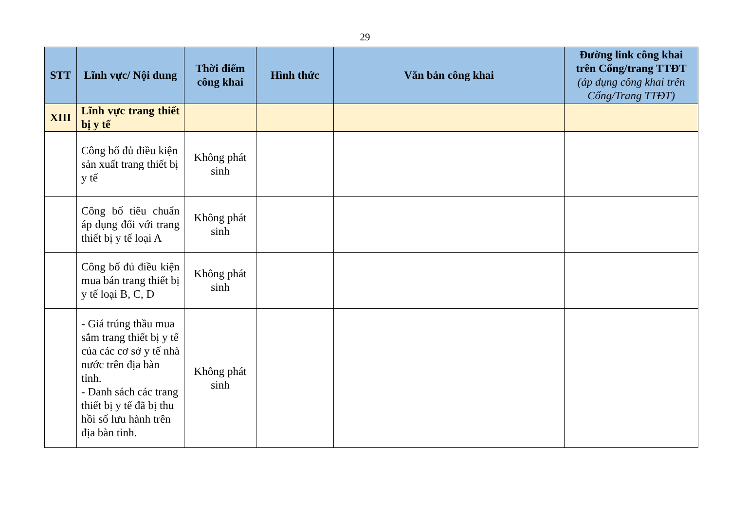29
| STT | Lĩnh vực/ Nội dung | Thời điểm công khai | Hình thức | Văn bản công khai | Đường link công khai trên Cổng/trang TTĐT (áp dụng công khai trên Cổng/Trang TTĐT) |
| --- | --- | --- | --- | --- | --- |
| XIII | Lĩnh vực trang thiết bị y tế | | | | |
| | Công bố đủ điều kiện sản xuất trang thiết bị y tế | Không phát sinh | | | |
| | Công bố tiêu chuẩn áp dụng đối với trang thiết bị y tế loại A | Không phát sinh | | | |
| | Công bố đủ điều kiện mua bán trang thiết bị y tế loại B, C, D | Không phát sinh | | | |
| | - Giá trúng thầu mua sắm trang thiết bị y tế của các cơ sở y tế nhà nước trên địa bàn tỉnh. - Danh sách các trang thiết bị y tế đã bị thu hồi số lưu hành trên địa bàn tỉnh. | Không phát sinh | | | |